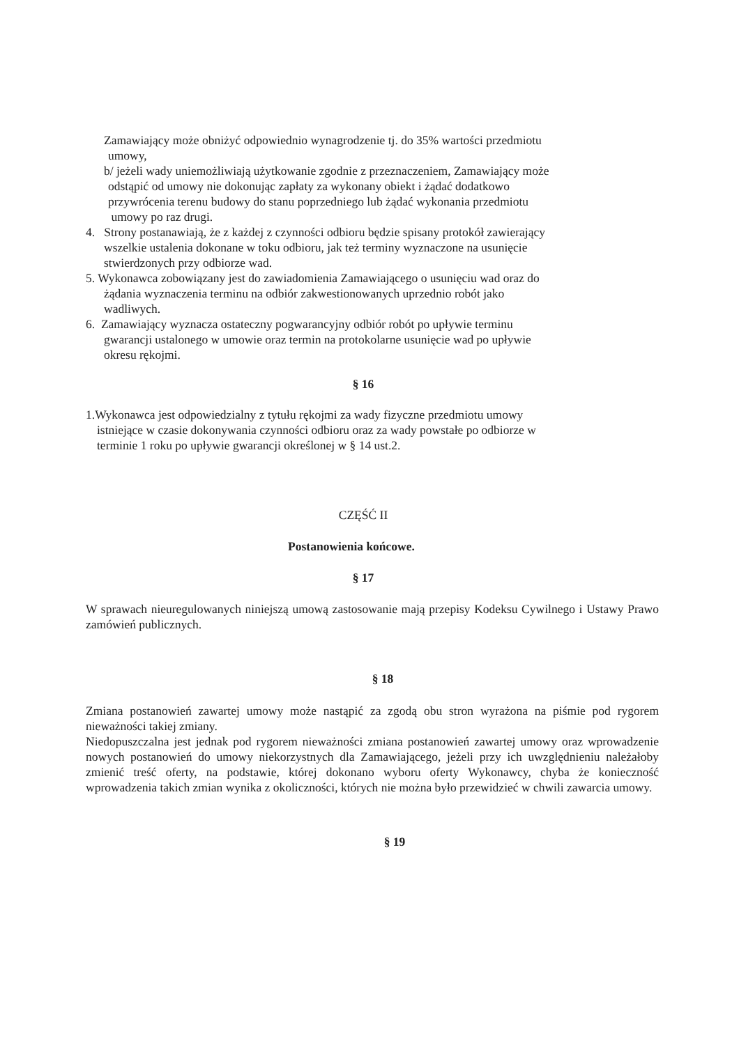Zamawiający może obniżyć odpowiednio wynagrodzenie tj. do 35% wartości przedmiotu
umowy,
b/ jeżeli wady uniemożliwiają użytkowanie zgodnie z przeznaczeniem, Zamawiający może
odstąpić od umowy nie dokonując zapłaty za wykonany obiekt i żądać dodatkowo
przywrócenia terenu budowy do stanu poprzedniego lub żądać wykonania przedmiotu
umowy po raz drugi.
4. Strony postanawiają, że z każdej z czynności odbioru będzie spisany protokół zawierający
wszelkie ustalenia dokonane w toku odbioru, jak też terminy wyznaczone na usunięcie
stwierdzonych przy odbiorze wad.
5. Wykonawca zobowiązany jest do zawiadomienia Zamawiającego o usunięciu wad oraz do
żądania wyznaczenia terminu na odbiór zakwestionowanych uprzednio robót jako
wadliwych.
6. Zamawiający wyznacza ostateczny pogwarancyjny odbiór robót po upływie terminu
gwarancji ustalonego w umowie oraz termin na protokolarne usunięcie wad po upływie
okresu rękojmi.
§ 16
1.Wykonawca jest odpowiedzialny z tytułu rękojmi za wady fizyczne przedmiotu umowy
istniejące w czasie dokonywania czynności odbioru oraz za wady powstałe po odbiorze w
terminie 1 roku po upływie gwarancji określonej w § 14 ust.2.
CZĘŚĆ II
Postanowienia końcowe.
§ 17
W sprawach nieuregulowanych niniejszą umową zastosowanie mają przepisy Kodeksu Cywilnego i Ustawy Prawo zamówień publicznych.
§ 18
Zmiana postanowień zawartej umowy może nastąpić za zgodą obu stron wyrażona na piśmie pod rygorem nieważności takiej zmiany.
Niedopuszczalna jest jednak pod rygorem nieważności zmiana postanowień zawartej umowy oraz wprowadzenie nowych postanowień do umowy niekorzystnych dla Zamawiającego, jeżeli przy ich uwzględnieniu należałoby zmienić treść oferty, na podstawie, której dokonano wyboru oferty Wykonawcy, chyba że konieczność wprowadzenia takich zmian wynika z okoliczności, których nie można było przewidzieć w chwili zawarcia umowy.
§ 19